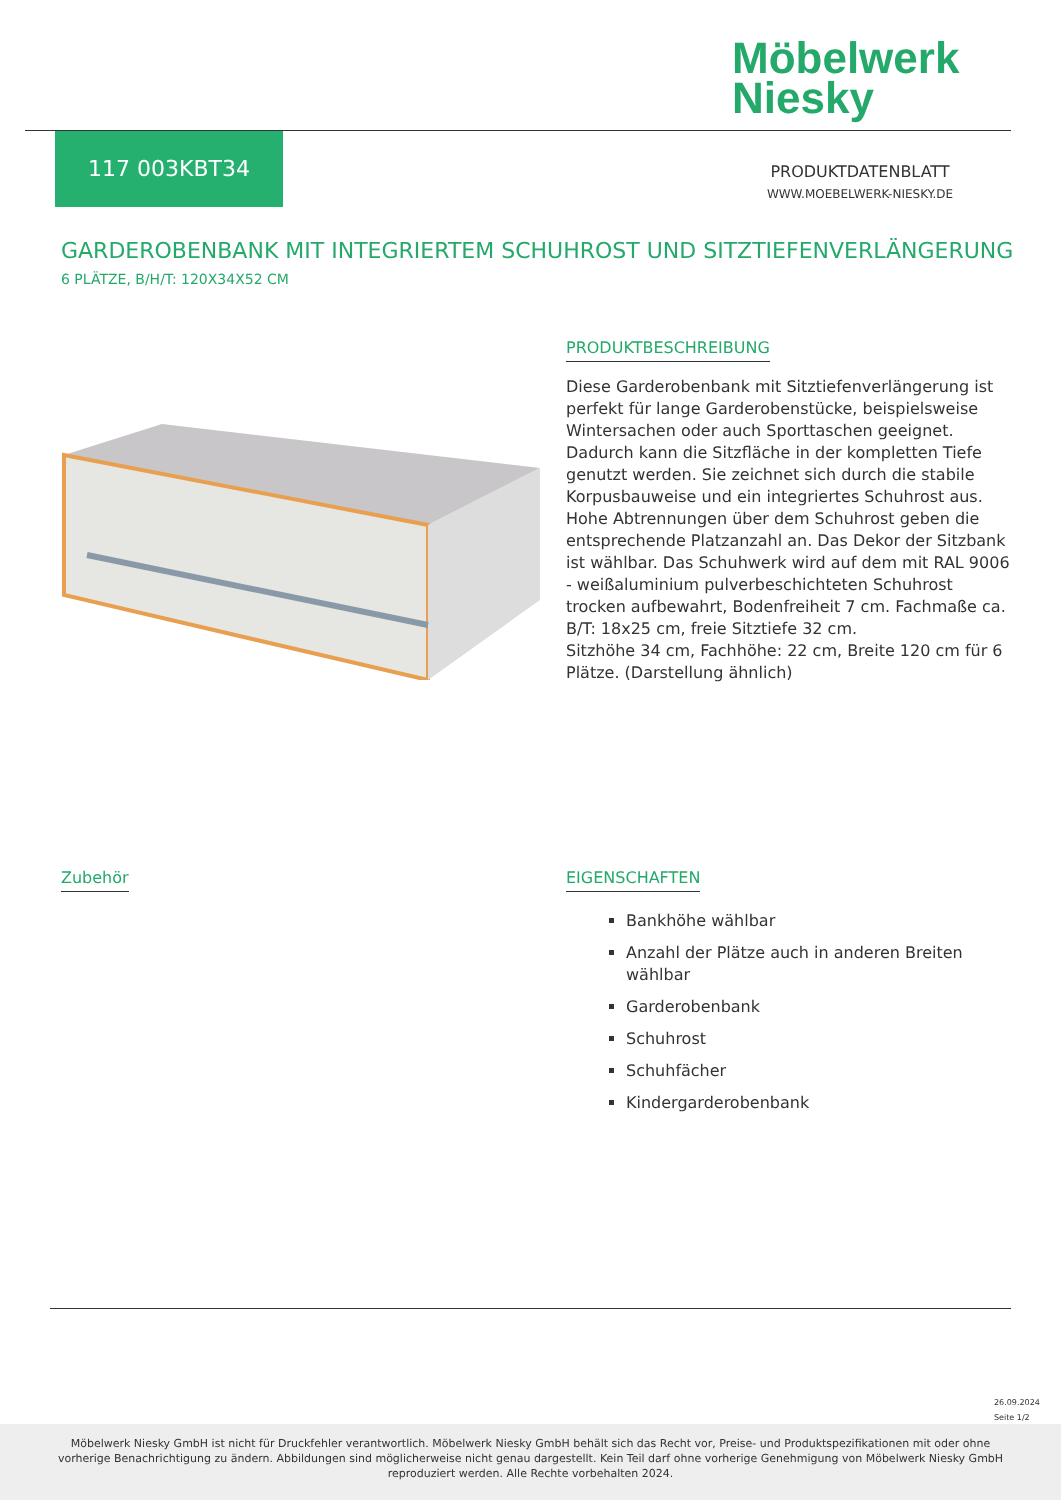Möbelwerk
Niesky
117 003KBT34
PRODUKTDATENBLATT
WWW.MOEBELWERK-NIESKY.DE
GARDEROBENBANK MIT INTEGRIERTEM SCHUHROST UND SITZTIEFENVERLÄNGERUNG
6 PLÄTZE, B/H/T: 120X34X52 CM
PRODUKTBESCHREIBUNG
Diese Garderobenbank mit Sitztiefenverlängerung ist perfekt für lange Garderobenstücke, beispielsweise Wintersachen oder auch Sporttaschen geeignet. Dadurch kann die Sitzfläche in der kompletten Tiefe genutzt werden. Sie zeichnet sich durch die stabile Korpusbauweise und ein integriertes Schuhrost aus. Hohe Abtrennungen über dem Schuhrost geben die entsprechende Platzanzahl an. Das Dekor der Sitzbank ist wählbar. Das Schuhwerk wird auf dem mit RAL 9006 - weißaluminium pulverbeschichteten Schuhrost trocken aufbewahrt, Bodenfreiheit 7 cm. Fachmaße ca. B/T: 18x25 cm, freie Sitztiefe 32 cm.
Sitzhöhe 34 cm, Fachhöhe: 22 cm, Breite 120 cm für 6 Plätze. (Darstellung ähnlich)
Zubehör
EIGENSCHAFTEN
Bankhöhe wählbar
Anzahl der Plätze auch in anderen Breiten wählbar
Garderobenbank
Schuhrost
Schuhfächer
Kindergarderobenbank
26.09.2024
Seite 1/2
Möbelwerk Niesky GmbH ist nicht für Druckfehler verantwortlich. Möbelwerk Niesky GmbH behält sich das Recht vor, Preise- und Produktspezifikationen mit oder ohne vorherige Benachrichtigung zu ändern. Abbildungen sind möglicherweise nicht genau dargestellt. Kein Teil darf ohne vorherige Genehmigung von Möbelwerk Niesky GmbH reproduziert werden. Alle Rechte vorbehalten 2024.